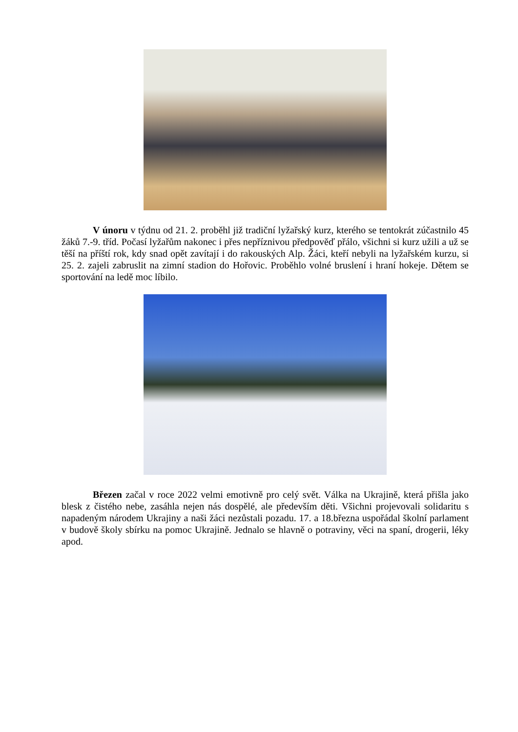V únoru v týdnu od 21. 2. proběhl již tradiční lyžařský kurz, kterého se tentokrát zúčastnilo 45 žáků 7.-9. tříd. Počasí lyžařům nakonec i přes nepříznivou předpověď přálo, všichni si kurz užili a už se těší na příští rok, kdy snad opět zavítají i do rakouských Alp. Žáci, kteří nebyli na lyžařském kurzu, si 25. 2. zajeli zabruslit na zimní stadion do Hořovic. Proběhlo volné bruslení i hraní hokeje. Dětem se sportování na ledě moc líbilo.
Březen začal v roce 2022 velmi emotivně pro celý svět. Válka na Ukrajině, která přišla jako blesk z čistého nebe, zasáhla nejen nás dospělé, ale především děti. Všichni projevovali solidaritu s napadeným národem Ukrajiny a naši žáci nezůstali pozadu. 17. a 18.března uspořádal školní parlament v budově školy sbírku na pomoc Ukrajině. Jednalo se hlavně o potraviny, věci na spaní, drogerii, léky apod.